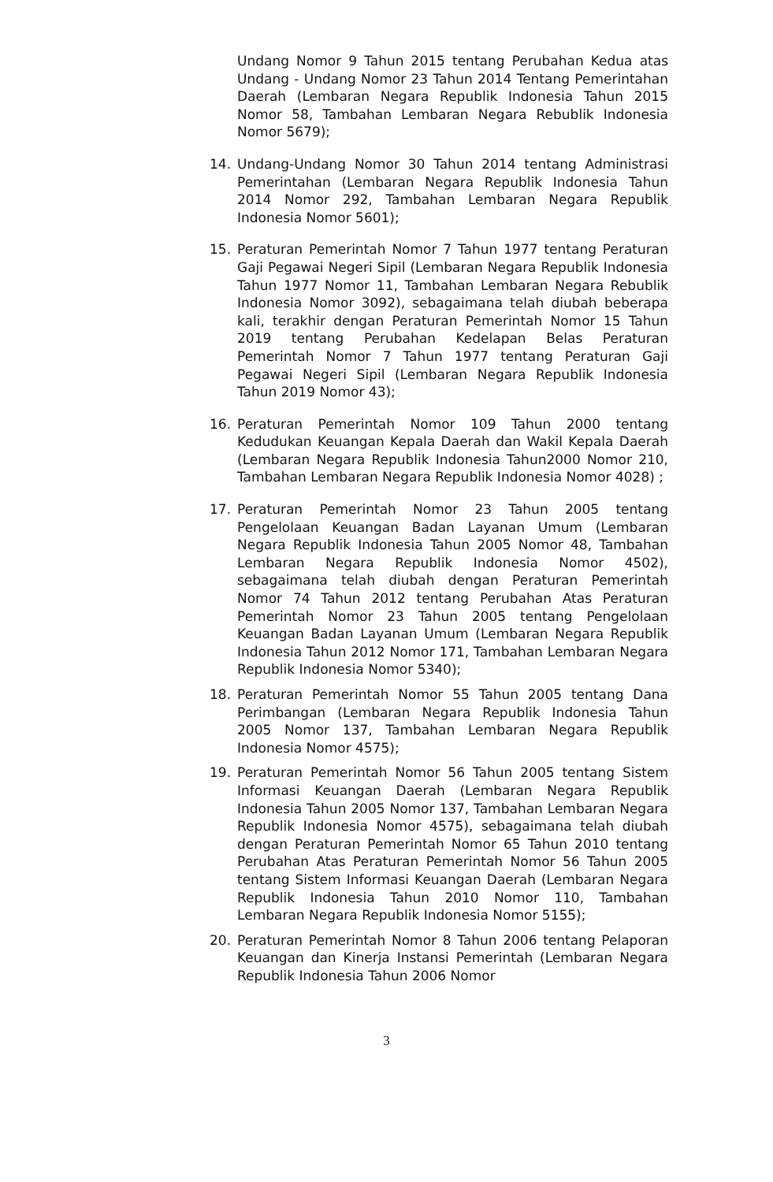Undang Nomor 9 Tahun 2015 tentang Perubahan Kedua atas Undang - Undang Nomor 23 Tahun 2014 Tentang Pemerintahan Daerah (Lembaran Negara Republik Indonesia Tahun 2015 Nomor 58, Tambahan Lembaran Negara Rebublik Indonesia Nomor 5679);
14. Undang-Undang Nomor 30 Tahun 2014 tentang Administrasi Pemerintahan (Lembaran Negara Republik Indonesia Tahun 2014 Nomor 292, Tambahan Lembaran Negara Republik Indonesia Nomor 5601);
15. Peraturan Pemerintah Nomor 7 Tahun 1977 tentang Peraturan Gaji Pegawai Negeri Sipil (Lembaran Negara Republik Indonesia Tahun 1977 Nomor 11, Tambahan Lembaran Negara Rebublik Indonesia Nomor 3092), sebagaimana telah diubah beberapa kali, terakhir dengan Peraturan Pemerintah Nomor 15 Tahun 2019 tentang Perubahan Kedelapan Belas Peraturan Pemerintah Nomor 7 Tahun 1977 tentang Peraturan Gaji Pegawai Negeri Sipil (Lembaran Negara Republik Indonesia Tahun 2019 Nomor 43);
16. Peraturan Pemerintah Nomor 109 Tahun 2000 tentang Kedudukan Keuangan Kepala Daerah dan Wakil Kepala Daerah (Lembaran Negara Republik Indonesia Tahun2000 Nomor 210, Tambahan Lembaran Negara Republik Indonesia Nomor 4028) ;
17. Peraturan Pemerintah Nomor 23 Tahun 2005 tentang Pengelolaan Keuangan Badan Layanan Umum (Lembaran Negara Republik Indonesia Tahun 2005 Nomor 48, Tambahan Lembaran Negara Republik Indonesia Nomor 4502), sebagaimana telah diubah dengan Peraturan Pemerintah Nomor 74 Tahun 2012 tentang Perubahan Atas Peraturan Pemerintah Nomor 23 Tahun 2005 tentang Pengelolaan Keuangan Badan Layanan Umum (Lembaran Negara Republik Indonesia Tahun 2012 Nomor 171, Tambahan Lembaran Negara Republik Indonesia Nomor 5340);
18. Peraturan Pemerintah Nomor 55 Tahun 2005 tentang Dana Perimbangan (Lembaran Negara Republik Indonesia Tahun 2005 Nomor 137, Tambahan Lembaran Negara Republik Indonesia Nomor 4575);
19. Peraturan Pemerintah Nomor 56 Tahun 2005 tentang Sistem Informasi Keuangan Daerah (Lembaran Negara Republik Indonesia Tahun 2005 Nomor 137, Tambahan Lembaran Negara Republik Indonesia Nomor 4575), sebagaimana telah diubah dengan Peraturan Pemerintah Nomor 65 Tahun 2010 tentang Perubahan Atas Peraturan Pemerintah Nomor 56 Tahun 2005 tentang Sistem Informasi Keuangan Daerah (Lembaran Negara Republik Indonesia Tahun 2010 Nomor 110, Tambahan Lembaran Negara Republik Indonesia Nomor 5155);
20. Peraturan Pemerintah Nomor 8 Tahun 2006 tentang Pelaporan Keuangan dan Kinerja Instansi Pemerintah (Lembaran Negara Republik Indonesia Tahun 2006 Nomor
3